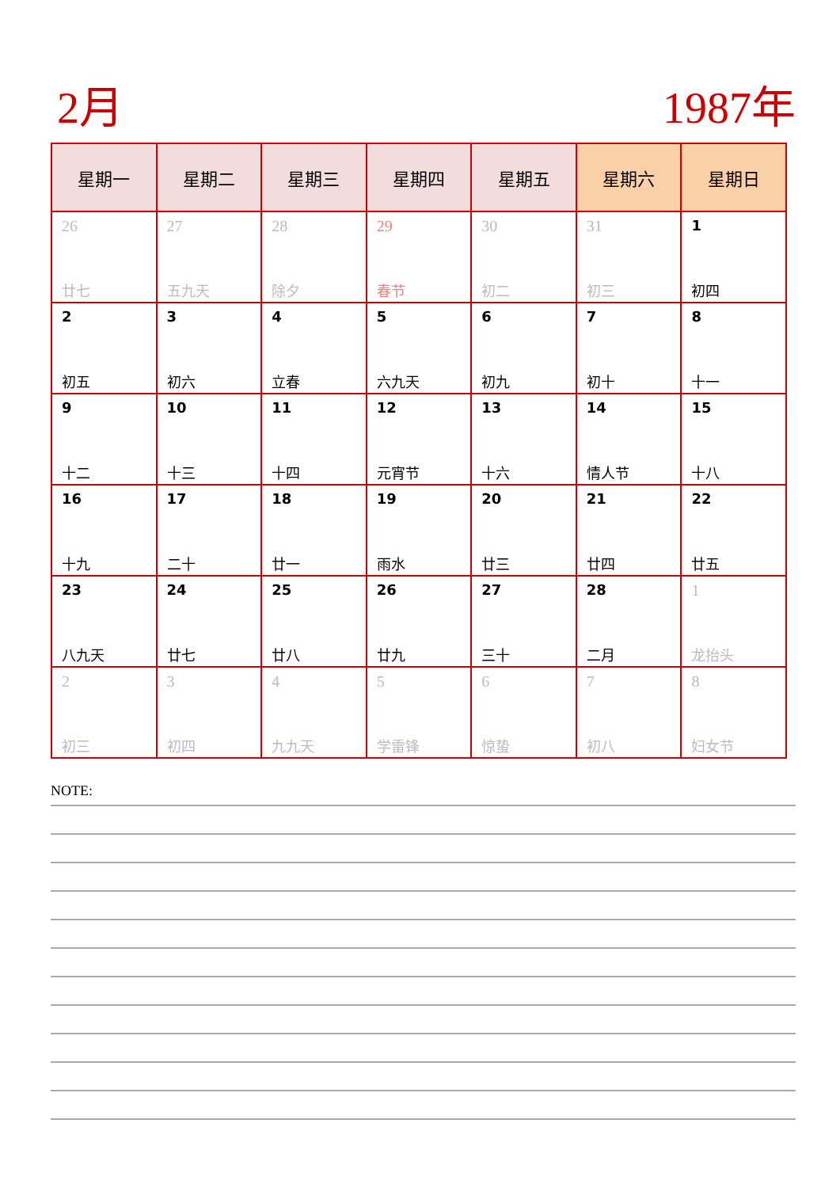2月 1987年
| 星期一 | 星期二 | 星期三 | 星期四 | 星期五 | 星期六 | 星期日 |
| --- | --- | --- | --- | --- | --- | --- |
| 26 廿七 | 27 五九天 | 28 除夕 | 29 春节 | 30 初二 | 31 初三 | 1 初四 |
| 2 初五 | 3 初六 | 4 立春 | 5 六九天 | 6 初九 | 7 初十 | 8 十一 |
| 9 十二 | 10 十三 | 11 十四 | 12 元宵节 | 13 十六 | 14 情人节 | 15 十八 |
| 16 十九 | 17 二十 | 18 廿一 | 19 雨水 | 20 廿三 | 21 廿四 | 22 廿五 |
| 23 八九天 | 24 廿七 | 25 廿八 | 26 廿九 | 27 三十 | 28 二月 | 1 龙抬头 |
| 2 初三 | 3 初四 | 4 九九天 | 5 学雷锋 | 6 惊蛰 | 7 初八 | 8 妇女节 |
NOTE: